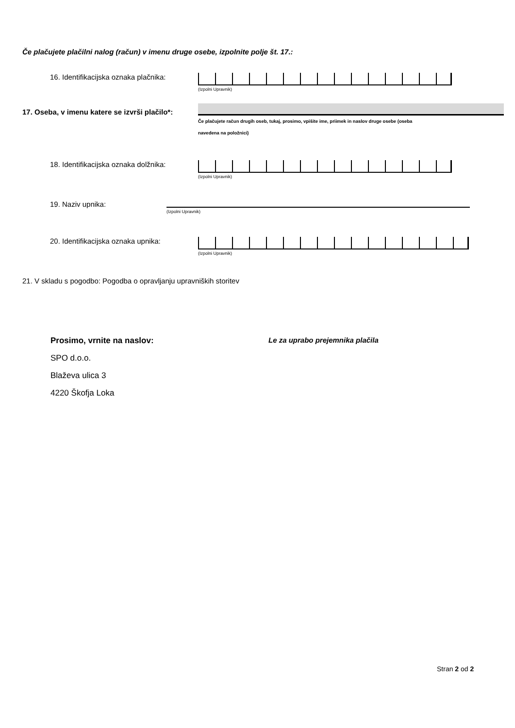Če plačujete plačilni nalog (račun) v imenu druge osebe, izpolnite polje št. 17.:
16. Identifikacijska oznaka plačnika:
(Izpolni Upravnik)
17. Oseba, v imenu katere se izvrši plačilo*:
Če plačujete račun drugih oseb, tukaj, prosimo, vpišite ime, priimek in naslov druge osebe (oseba
navedena na položnici)
18. Identifikacijska oznaka dolžnika:
(Izpolni Upravnik)
19. Naziv upnika:
(Izpolni Upravnik)
20. Identifikacijska oznaka upnika:
(Izpolni Upravnik)
21. V skladu s pogodbo: Pogodba o opravljanju upravniških storitev
Prosimo, vrnite na naslov:
SPO d.o.o.
Blaževa ulica 3
4220 Škofja Loka
Le za uprabo prejemnika plačila
Stran 2 od 2